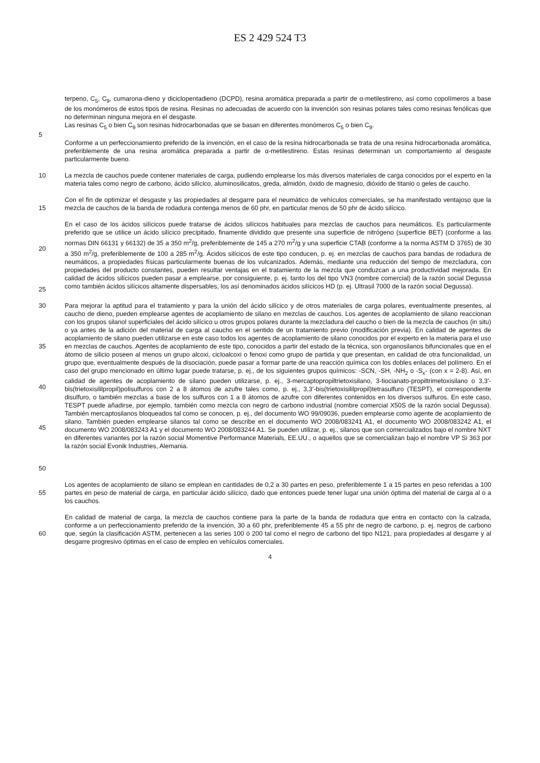ES 2 429 524 T3
terpeno, C<sub>5</sub>, C<sub>9</sub>, cumarona-dieno y diciclopentadieno (DCPD), resina aromática preparada a partir de α-metilestireno, así como copolímeros a base de los monómeros de estos tipos de resina. Resinas no adecuadas de acuerdo con la invención son resinas polares tales como resinas fenólicas que no determinan ninguna mejora en el desgaste.
Las resinas C<sub>5</sub> o bien C<sub>9</sub> son resinas hidrocarbonadas que se basan en diferentes monómeros C<sub>5</sub> o bien C<sub>9</sub>.
5
Conforme a un perfeccionamiento preferido de la invención, en el caso de la resina hidrocarbonada se trata de una resina hidrocarbonada aromática, preferiblemente de una resina aromática preparada a partir de α-metilestireno. Estas resinas determinan un comportamiento al desgaste particularmente bueno.
10 La mezcla de cauchos puede contener materiales de carga, pudiendo emplearse los más diversos materiales de carga conocidos por el experto en la materia tales como negro de carbono, ácido silícico, aluminosilicatos, greda, almidón, óxido de magnesio, dióxido de titanio o geles de caucho.
15 Con el fin de optimizar el desgaste y las propiedades al desgarre para el neumático de vehículos comerciales, se ha manifestado ventajoso que la mezcla de cauchos de la banda de rodadura contenga menos de 60 phr, en particular menos de 50 phr de ácido silícico.
20
25
En el caso de los ácidos silícicos puede tratarse de ácidos silícicos habituales para mezclas de cauchos para neumáticos. Es particularmente preferido que se utilice un ácido silícico precipitado, finamente dividido que presente una superficie de nitrógeno (superficie BET) (conforme a las normas DIN 66131 y 66132) de 35 a 350 m<sup>2</sup>/g, preferiblemente de 145 a 270 m<sup>2</sup>/g y una superficie CTAB (conforme a la norma ASTM D 3765) de 30 a 350 m<sup>2</sup>/g, preferiblemente de 100 a 285 m<sup>2</sup>/g. Ácidos silícicos de este tipo conducen, p. ej. en mezclas de cauchos para bandas de rodadura de neumáticos, a propiedades físicas particularmente buenas de los vulcanizados. Además, mediante una reducción del tiempo de mezcladura, con propiedades del producto constantes, pueden resultar ventajas en el tratamiento de la mezcla que conduzcan a una productividad mejorada. En calidad de ácidos silícicos pueden pasar a emplearse, por consiguiente, p. ej. tanto los del tipo VN3 (nombre comercial) de la razón social Degussa como también ácidos silícicos altamente dispersables, los así denominados ácidos silícicos HD (p. ej. Ultrasil 7000 de la razón social Degussa).
30
35
40
45
50
Para mejorar la aptitud para el tratamiento y para la unión del ácido silícico y de otros materiales de carga polares, eventualmente presentes, al caucho de dieno, pueden emplearse agentes de acoplamiento de silano en mezclas de cauchos. Los agentes de acoplamiento de silano reaccionan con los grupos silanol superficiales del ácido silícico u otros grupos polares durante la mezcladura del caucho o bien de la mezcla de cauchos (in situ) o ya antes de la adición del material de carga al caucho en el sentido de un tratamiento previo (modificación previa). En calidad de agentes de acoplamiento de silano pueden utilizarse en este caso todos los agentes de acoplamiento de silano conocidos por el experto en la materia para el uso en mezclas de cauchos. Agentes de acoplamiento de este tipo, conocidos a partir del estado de la técnica, son organosilanos bifuncionales que en el átomo de silicio poseen al menos un grupo alcoxi, cicloalcoxi o fenoxi como grupo de partida y que presentan, en calidad de otra funcionalidad, un grupo que, eventualmente después de la disociación, puede pasar a formar parte de una reacción química con los dobles enlaces del polímero. En el caso del grupo mencionado en último lugar puede tratarse, p. ej., de los siguientes grupos químicos: -SCN, -SH, -NH<sub>2</sub> o -S<sub>x</sub>- (con x = 2-8). Así, en calidad de agentes de acoplamiento de silano pueden utilizarse, p. ej., 3-mercaptopropiltrietoxisilano, 3-tiocianato-propiltrimetoxisilano o 3,3’-bis(trietoxisililpropil)polisulfuros con 2 a 8 átomos de azufre tales como, p. ej., 3,3’-bis(trietoxisililpropil)tetrasulfuro (TESPT), el correspondiente disulfuro, o también mezclas a base de los sulfuros con 1 a 8 átomos de azufre con diferentes contenidos en los diversos sulfuros. En este caso, TESPT puede añadirse, por ejemplo, también como mezcla con negro de carbono industrial (nombre comercial X50S de la razón social Degussa). También mercaptosilanos bloqueados tal como se conocen, p. ej., del documento WO 99/09036, pueden emplearse como agente de acoplamiento de silano. También pueden emplearse silanos tal como se describe en el documento WO 2008/083241 A1, el documento WO 2008/083242 A1, el documento WO 2008/083243 A1 y el documento WO 2008/083244 A1. Se pueden utilizar, p. ej., silanos que son comercializados bajo el nombre NXT en diferentes variantes por la razón social Momentive Performance Materials, EE.UU., o aquellos que se comercializan bajo el nombre VP Si 363 por la razón social Evonik Industries, Alemania.
55 Los agentes de acoplamiento de silano se emplean en cantidades de 0,2 a 30 partes en peso, preferiblemente 1 a 15 partes en peso referidas a 100 partes en peso de material de carga, en particular ácido silícico, dado que entonces puede tener lugar una unión óptima del material de carga al o a los cauchos.
60 En calidad de material de carga, la mezcla de cauchos contiene para la parte de la banda de rodadura que entra en contacto con la calzada, conforme a un perfeccionamiento preferido de la invención, 30 a 60 phr, preferiblemente 45 a 55 phr de negro de carbono, p. ej. negros de carbono que, según la clasificación ASTM, pertenecen a las series 100 ó 200 tal como el negro de carbono del tipo N121, para propiedades al desgarre y al desgarre progresivo óptimas en el caso de empleo en vehículos comerciales.
4